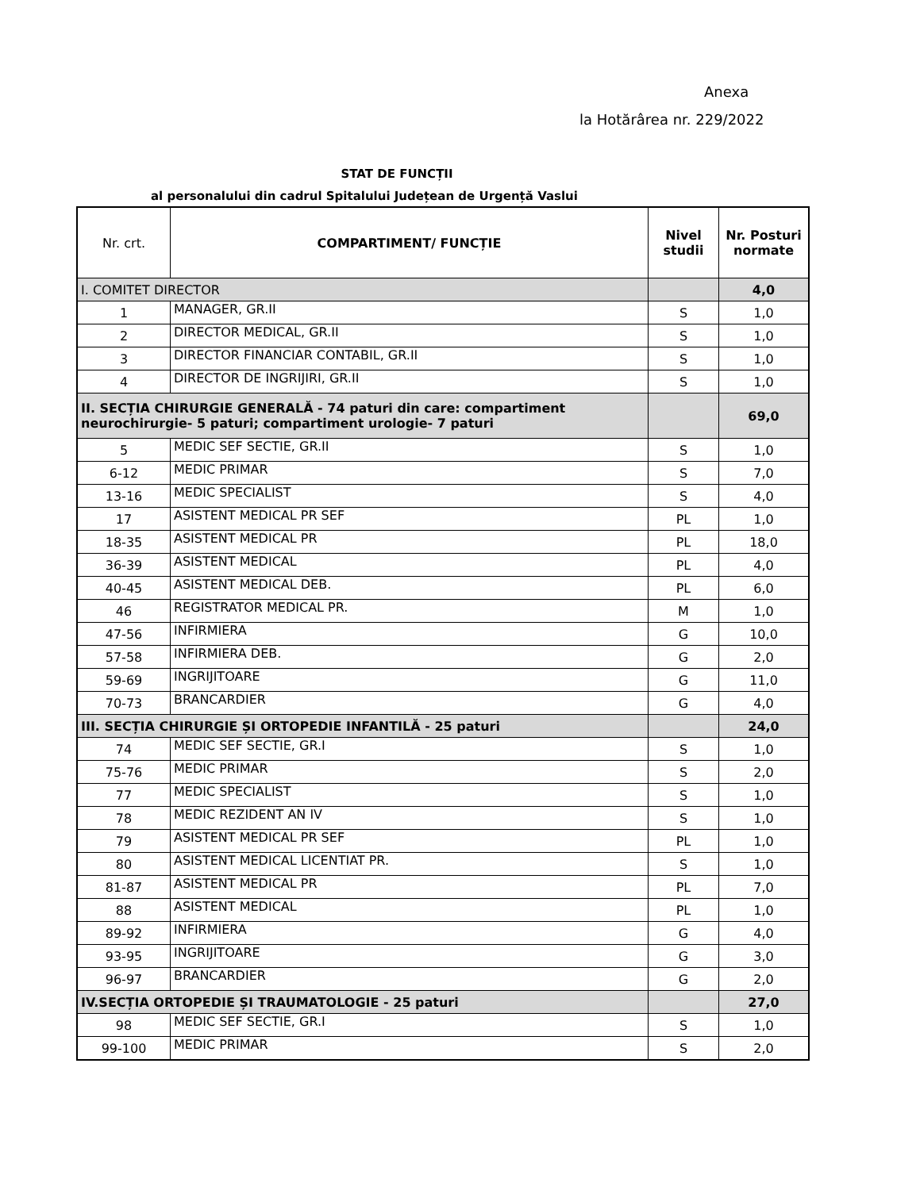Anexa
la Hotărârea nr. 229/2022
STAT DE FUNCȚII
al personalului din cadrul Spitalului Județean de Urgență Vaslui
| Nr. crt. | COMPARTIMENT/ FUNCȚIE | Nivel studii | Nr. Posturi normate |
| --- | --- | --- | --- |
| I. COMITET DIRECTOR | | | 4,0 |
| 1 | MANAGER, GR.II | S | 1,0 |
| 2 | DIRECTOR MEDICAL, GR.II | S | 1,0 |
| 3 | DIRECTOR FINANCIAR CONTABIL, GR.II | S | 1,0 |
| 4 | DIRECTOR DE INGRIJIRI, GR.II | S | 1,0 |
| II. SECȚIA CHIRURGIE GENERALĂ - 74 paturi din care: compartiment neurochirurgie- 5 paturi; compartiment urologie- 7 paturi | | | 69,0 |
| 5 | MEDIC SEF SECTIE, GR.II | S | 1,0 |
| 6-12 | MEDIC PRIMAR | S | 7,0 |
| 13-16 | MEDIC SPECIALIST | S | 4,0 |
| 17 | ASISTENT MEDICAL PR SEF | PL | 1,0 |
| 18-35 | ASISTENT MEDICAL PR | PL | 18,0 |
| 36-39 | ASISTENT MEDICAL | PL | 4,0 |
| 40-45 | ASISTENT MEDICAL DEB. | PL | 6,0 |
| 46 | REGISTRATOR MEDICAL PR. | M | 1,0 |
| 47-56 | INFIRMIERA | G | 10,0 |
| 57-58 | INFIRMIERA DEB. | G | 2,0 |
| 59-69 | INGRIJITOARE | G | 11,0 |
| 70-73 | BRANCARDIER | G | 4,0 |
| III. SECȚIA CHIRURGIE ȘI ORTOPEDIE INFANTILĂ - 25 paturi | | | 24,0 |
| 74 | MEDIC SEF SECTIE, GR.I | S | 1,0 |
| 75-76 | MEDIC PRIMAR | S | 2,0 |
| 77 | MEDIC SPECIALIST | S | 1,0 |
| 78 | MEDIC REZIDENT AN IV | S | 1,0 |
| 79 | ASISTENT MEDICAL PR SEF | PL | 1,0 |
| 80 | ASISTENT MEDICAL LICENTIAT PR. | S | 1,0 |
| 81-87 | ASISTENT MEDICAL PR | PL | 7,0 |
| 88 | ASISTENT MEDICAL | PL | 1,0 |
| 89-92 | INFIRMIERA | G | 4,0 |
| 93-95 | INGRIJITOARE | G | 3,0 |
| 96-97 | BRANCARDIER | G | 2,0 |
| IV.SECȚIA ORTOPEDIE ȘI TRAUMATOLOGIE - 25 paturi | | | 27,0 |
| 98 | MEDIC SEF SECTIE, GR.I | S | 1,0 |
| 99-100 | MEDIC PRIMAR | S | 2,0 |